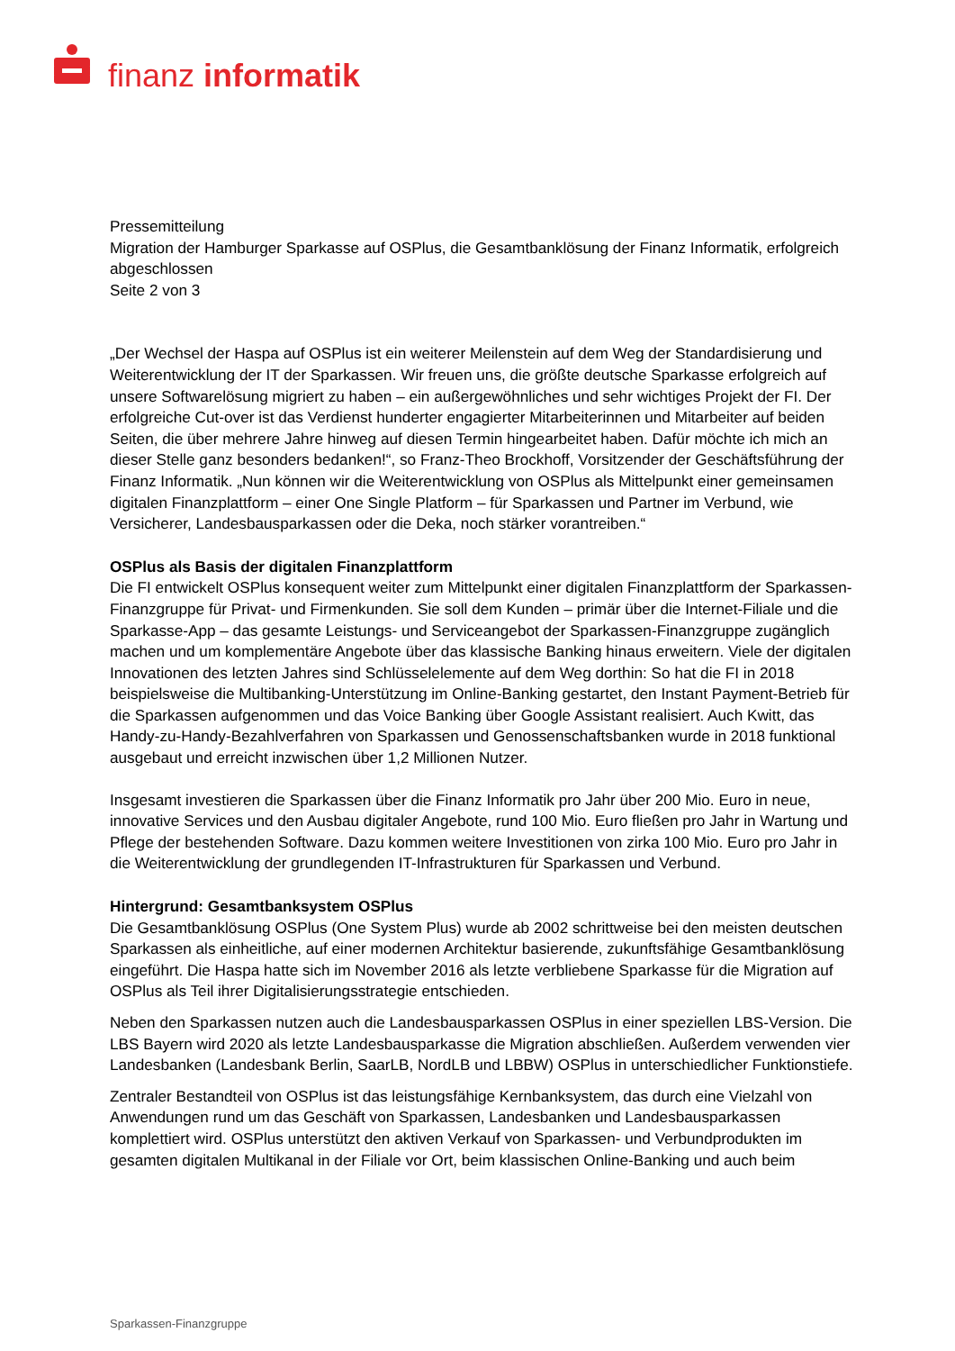finanz informatik
Pressemitteilung
Migration der Hamburger Sparkasse auf OSPlus, die Gesamtbanklösung der Finanz Informatik, erfolgreich abgeschlossen
Seite 2 von 3
„Der Wechsel der Haspa auf OSPlus ist ein weiterer Meilenstein auf dem Weg der Standardisierung und Weiterentwicklung der IT der Sparkassen. Wir freuen uns, die größte deutsche Sparkasse erfolgreich auf unsere Softwarelösung migriert zu haben – ein außergewöhnliches und sehr wichtiges Projekt der FI. Der erfolgreiche Cut-over ist das Verdienst hunderter engagierter Mitarbeiterinnen und Mitarbeiter auf beiden Seiten, die über mehrere Jahre hinweg auf diesen Termin hingearbeitet haben. Dafür möchte ich mich an dieser Stelle ganz besonders bedanken!“, so Franz-Theo Brockhoff, Vorsitzender der Geschäftsführung der Finanz Informatik. „Nun können wir die Weiterentwicklung von OSPlus als Mittelpunkt einer gemeinsamen digitalen Finanzplattform – einer One Single Platform – für Sparkassen und Partner im Verbund, wie Versicherer, Landesbausparkassen oder die Deka, noch stärker vorantreiben.“
OSPlus als Basis der digitalen Finanzplattform
Die FI entwickelt OSPlus konsequent weiter zum Mittelpunkt einer digitalen Finanzplattform der Sparkassen-Finanzgruppe für Privat- und Firmenkunden. Sie soll dem Kunden – primär über die Internet-Filiale und die Sparkasse-App – das gesamte Leistungs- und Serviceangebot der Sparkassen-Finanzgruppe zugänglich machen und um komplementäre Angebote über das klassische Banking hinaus erweitern. Viele der digitalen Innovationen des letzten Jahres sind Schlüsselelemente auf dem Weg dorthin: So hat die FI in 2018 beispielsweise die Multibanking-Unterstützung im Online-Banking gestartet, den Instant Payment-Betrieb für die Sparkassen aufgenommen und das Voice Banking über Google Assistant realisiert. Auch Kwitt, das Handy-zu-Handy-Bezahlverfahren von Sparkassen und Genossenschaftsbanken wurde in 2018 funktional ausgebaut und erreicht inzwischen über 1,2 Millionen Nutzer.
Insgesamt investieren die Sparkassen über die Finanz Informatik pro Jahr über 200 Mio. Euro in neue, innovative Services und den Ausbau digitaler Angebote, rund 100 Mio. Euro fließen pro Jahr in Wartung und Pflege der bestehenden Software. Dazu kommen weitere Investitionen von zirka 100 Mio. Euro pro Jahr in die Weiterentwicklung der grundlegenden IT-Infrastrukturen für Sparkassen und Verbund.
Hintergrund: Gesamtbanksystem OSPlus
Die Gesamtbanklösung OSPlus (One System Plus) wurde ab 2002 schrittweise bei den meisten deutschen Sparkassen als einheitliche, auf einer modernen Architektur basierende, zukunftsfähige Gesamtbanklösung eingeführt. Die Haspa hatte sich im November 2016 als letzte verbliebene Sparkasse für die Migration auf OSPlus als Teil ihrer Digitalisierungsstrategie entschieden.
Neben den Sparkassen nutzen auch die Landesbausparkassen OSPlus in einer speziellen LBS-Version. Die LBS Bayern wird 2020 als letzte Landesbausparkasse die Migration abschließen. Außerdem verwenden vier Landesbanken (Landesbank Berlin, SaarLB, NordLB und LBBW) OSPlus in unterschiedlicher Funktionstiefe.
Zentraler Bestandteil von OSPlus ist das leistungsfähige Kernbanksystem, das durch eine Vielzahl von Anwendungen rund um das Geschäft von Sparkassen, Landesbanken und Landesbausparkassen komplettiert wird. OSPlus unterstützt den aktiven Verkauf von Sparkassen- und Verbundprodukten im gesamten digitalen Multikanal in der Filiale vor Ort, beim klassischen Online-Banking und auch beim
Sparkassen-Finanzgruppe